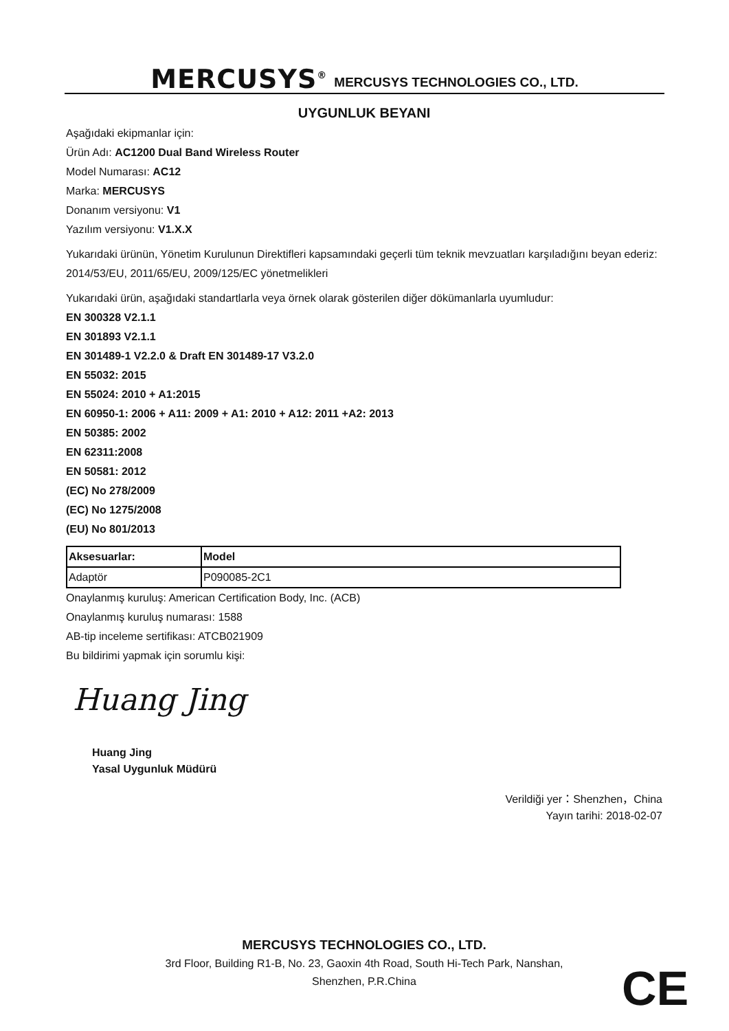MERCUSYS<sup>®</sup> MERCUSYS TECHNOLOGIES CO., LTD.
UYGUNLUK BEYANI
Aşağıdaki ekipmanlar için:
Ürün Adı: AC1200 Dual Band Wireless Router
Model Numarası: AC12
Marka: MERCUSYS
Donanım versiyonu: V1
Yazılım versiyonu: V1.X.X
Yukarıdaki ürünün, Yönetim Kurulunun Direktifleri kapsamındaki geçerli tüm teknik mevzuatları karşıladığını beyan ederiz:
2014/53/EU, 2011/65/EU, 2009/125/EC yönetmelikleri
Yukarıdaki ürün, aşağıdaki standartlarla veya örnek olarak gösterilen diğer dökümanlarla uyumludur:
EN 300328 V2.1.1
EN 301893 V2.1.1
EN 301489-1 V2.2.0 & Draft EN 301489-17 V3.2.0
EN 55032: 2015
EN 55024: 2010 + A1:2015
EN 60950-1: 2006 + A11: 2009 + A1: 2010 + A12: 2011 +A2: 2013
EN 50385: 2002
EN 62311:2008
EN 50581: 2012
(EC) No 278/2009
(EC) No 1275/2008
(EU) No 801/2013
| Aksesuarlar: | Model |
| Adaptör | P090085-2C1 |
Onaylanmış kuruluş: American Certification Body, Inc. (ACB)
Onaylanmış kuruluş numarası: 1588
AB-tip inceleme sertifikası: ATCB021909
Bu bildirimi yapmak için sorumlu kişi:
Huang Jing
Huang Jing
Yasal Uygunluk Müdürü
Verildiği yer：Shenzhen，China
Yayın tarihi: 2018-02-07
MERCUSYS TECHNOLOGIES CO., LTD.
3rd Floor, Building R1-B, No. 23, Gaoxin 4th Road, South Hi-Tech Park, Nanshan,
Shenzhen, P.R.China
CE